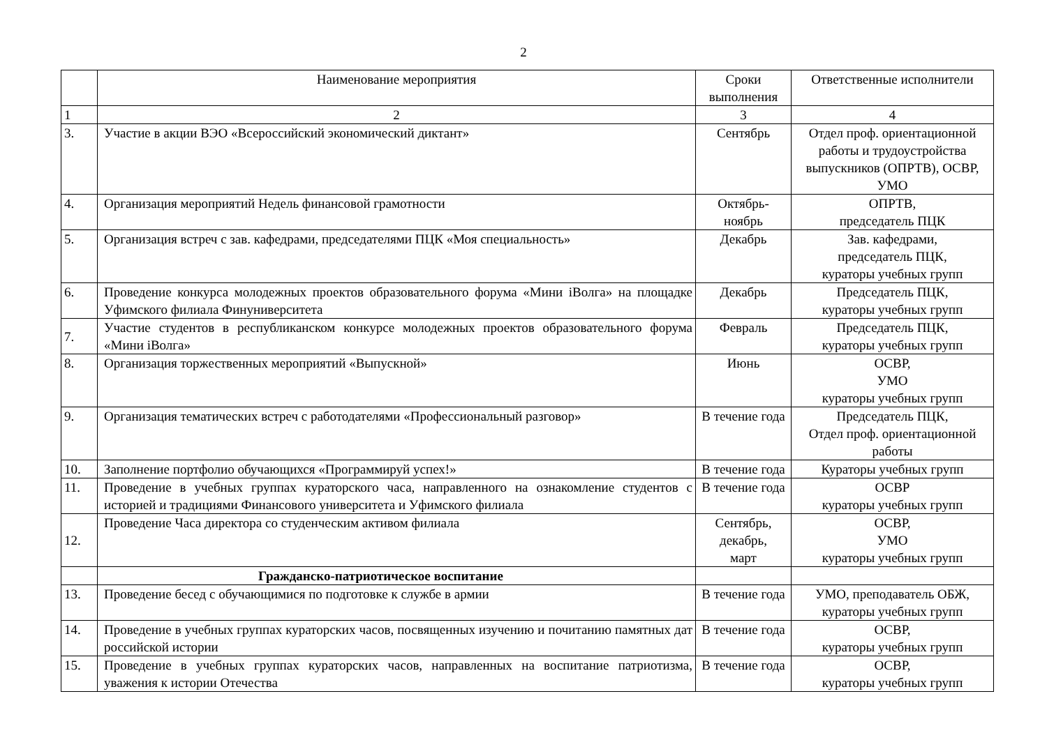2
| | Наименование мероприятия | Сроки выполнения | Ответственные исполнители |
| --- | --- | --- | --- |
| 1 | 2 | 3 | 4 |
| 3. | Участие в акции ВЭО «Всероссийский экономический диктант» | Сентябрь | Отдел проф. ориентационной работы и трудоустройства выпускников (ОПРТВ), ОСВР, УМО |
| 4. | Организация мероприятий Недель финансовой грамотности | Октябрь-ноябрь | ОПРТВ, председатель ПЦК |
| 5. | Организация встреч с зав. кафедрами, председателями ПЦК «Моя специальность» | Декабрь | Зав. кафедрами, председатель ПЦК, кураторы учебных групп |
| 6. | Проведение конкурса молодежных проектов образовательного форума «Мини iВолга» на площадке Уфимского филиала Финуниверситета | Декабрь | Председатель ПЦК, кураторы учебных групп |
| 7. | Участие студентов в республиканском конкурсе молодежных проектов образовательного форума «Мини iВолга» | Февраль | Председатель ПЦК, кураторы учебных групп |
| 8. | Организация торжественных мероприятий «Выпускной» | Июнь | ОСВР, УМО кураторы учебных групп |
| 9. | Организация тематических встреч с работодателями «Профессиональный разговор» | В течение года | Председатель ПЦК, Отдел проф. ориентационной работы |
| 10. | Заполнение портфолио обучающихся «Программируй успех!» | В течение года | Кураторы учебных групп |
| 11. | Проведение в учебных группах кураторского часа, направленного на ознакомление студентов с историей и традициями Финансового университета и Уфимского филиала | В течение года | ОСВР кураторы учебных групп |
| 12. | Проведение Часа директора со студенческим активом филиала | Сентябрь, декабрь, март | ОСВР, УМО кураторы учебных групп |
| | Гражданско-патриотическое воспитание | | |
| 13. | Проведение бесед с обучающимися по подготовке к службе в армии | В течение года | УМО, преподаватель ОБЖ, кураторы учебных групп |
| 14. | Проведение в учебных группах кураторских часов, посвященных изучению и почитанию памятных дат российской истории | В течение года | ОСВР, кураторы учебных групп |
| 15. | Проведение в учебных группах кураторских часов, направленных на воспитание патриотизма, уважения к истории Отечества | В течение года | ОСВР, кураторы учебных групп |